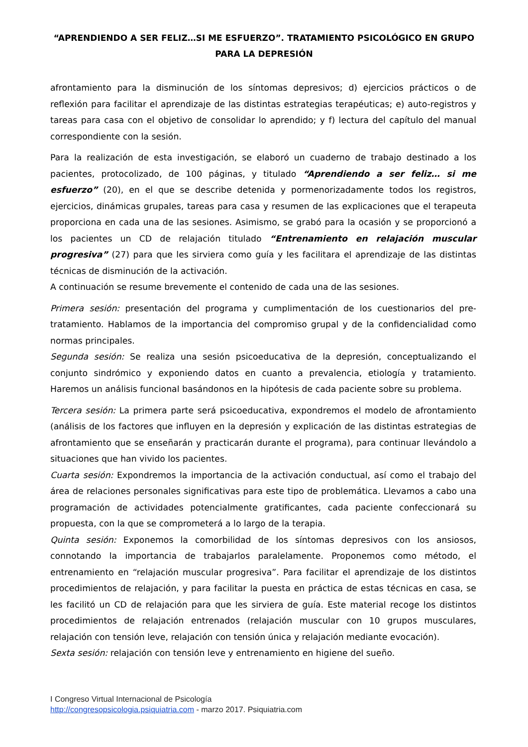“APRENDIENDO A SER FELIZ…SI ME ESFUERZO”. TRATAMIENTO PSICOLÓGICO EN GRUPO PARA LA DEPRESIÓN
afrontamiento para la disminución de los síntomas depresivos; d) ejercicios prácticos o de reflexión para facilitar el aprendizaje de las distintas estrategias terapéuticas; e) auto-registros y tareas para casa con el objetivo de consolidar lo aprendido; y f) lectura del capítulo del manual correspondiente con la sesión.
Para la realización de esta investigación, se elaboró un cuaderno de trabajo destinado a los pacientes, protocolizado, de 100 páginas, y titulado “Aprendiendo a ser feliz… si me esfuerzo” (20), en el que se describe detenida y pormenorizadamente todos los registros, ejercicios, dinámicas grupales, tareas para casa y resumen de las explicaciones que el terapeuta proporciona en cada una de las sesiones. Asimismo, se grabó para la ocasión y se proporcionó a los pacientes un CD de relajación titulado “Entrenamiento en relajación muscular progresiva” (27) para que les sirviera como guía y les facilitara el aprendizaje de las distintas técnicas de disminución de la activación.
A continuación se resume brevemente el contenido de cada una de las sesiones.
Primera sesión: presentación del programa y cumplimentación de los cuestionarios del pre-tratamiento. Hablamos de la importancia del compromiso grupal y de la confidencialidad como normas principales.
Segunda sesión: Se realiza una sesión psicoeducativa de la depresión, conceptualizando el conjunto sindrómico y exponiendo datos en cuanto a prevalencia, etiología y tratamiento. Haremos un análisis funcional basándonos en la hipótesis de cada paciente sobre su problema.
Tercera sesión: La primera parte será psicoeducativa, expondremos el modelo de afrontamiento (análisis de los factores que influyen en la depresión y explicación de las distintas estrategias de afrontamiento que se enseñarán y practicarán durante el programa), para continuar llevándolo a situaciones que han vivido los pacientes.
Cuarta sesión: Expondremos la importancia de la activación conductual, así como el trabajo del área de relaciones personales significativas para este tipo de problemática. Llevamos a cabo una programación de actividades potencialmente gratificantes, cada paciente confeccionará su propuesta, con la que se comprometerá a lo largo de la terapia.
Quinta sesión: Exponemos la comorbilidad de los síntomas depresivos con los ansiosos, connotando la importancia de trabajarlos paralelamente. Proponemos como método, el entrenamiento en “relajación muscular progresiva”. Para facilitar el aprendizaje de los distintos procedimientos de relajación, y para facilitar la puesta en práctica de estas técnicas en casa, se les facilitó un CD de relajación para que les sirviera de guía. Este material recoge los distintos procedimientos de relajación entrenados (relajación muscular con 10 grupos musculares, relajación con tensión leve, relajación con tensión única y relajación mediante evocación).
Sexta sesión: relajación con tensión leve y entrenamiento en higiene del sueño.
I Congreso Virtual Internacional de Psicología
http://congresopsicologia.psiquiatria.com - marzo 2017. Psiquiatria.com